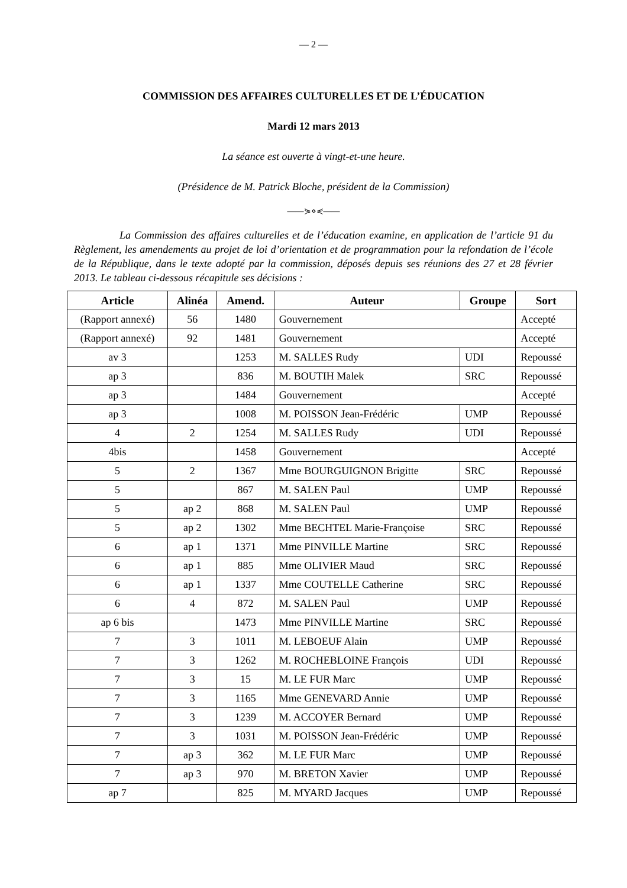— 2 —
COMMISSION DES AFFAIRES CULTURELLES ET DE L’ÉDUCATION
Mardi 12 mars 2013
La séance est ouverte à vingt-et-une heure.
(Présidence de M. Patrick Bloche, président de la Commission)
——⋟⋄⋞——
La Commission des affaires culturelles et de l’éducation examine, en application de l’article 91 du Règlement, les amendements au projet de loi d’orientation et de programmation pour la refondation de l’école de la République, dans le texte adopté par la commission, déposés depuis ses réunions des 27 et 28 février 2013. Le tableau ci-dessous récapitule ses décisions :
| Article | Alinéa | Amend. | Auteur | Groupe | Sort |
| --- | --- | --- | --- | --- | --- |
| (Rapport annexé) | 56 | 1480 | Gouvernement | | Accepté |
| (Rapport annexé) | 92 | 1481 | Gouvernement | | Accepté |
| av 3 | | 1253 | M. SALLES Rudy | UDI | Repoussé |
| ap 3 | | 836 | M. BOUTIH Malek | SRC | Repoussé |
| ap 3 | | 1484 | Gouvernement | | Accepté |
| ap 3 | | 1008 | M. POISSON Jean-Frédéric | UMP | Repoussé |
| 4 | 2 | 1254 | M. SALLES Rudy | UDI | Repoussé |
| 4bis | | 1458 | Gouvernement | | Accepté |
| 5 | 2 | 1367 | Mme BOURGUIGNON Brigitte | SRC | Repoussé |
| 5 | | 867 | M. SALEN Paul | UMP | Repoussé |
| 5 | ap 2 | 868 | M. SALEN Paul | UMP | Repoussé |
| 5 | ap 2 | 1302 | Mme BECHTEL Marie-Françoise | SRC | Repoussé |
| 6 | ap 1 | 1371 | Mme PINVILLE Martine | SRC | Repoussé |
| 6 | ap 1 | 885 | Mme OLIVIER Maud | SRC | Repoussé |
| 6 | ap 1 | 1337 | Mme COUTELLE Catherine | SRC | Repoussé |
| 6 | 4 | 872 | M. SALEN Paul | UMP | Repoussé |
| ap 6 bis | | 1473 | Mme PINVILLE Martine | SRC | Repoussé |
| 7 | 3 | 1011 | M. LEBOEUF Alain | UMP | Repoussé |
| 7 | 3 | 1262 | M. ROCHEBLOINE François | UDI | Repoussé |
| 7 | 3 | 15 | M. LE FUR Marc | UMP | Repoussé |
| 7 | 3 | 1165 | Mme GENEVARD Annie | UMP | Repoussé |
| 7 | 3 | 1239 | M. ACCOYER Bernard | UMP | Repoussé |
| 7 | 3 | 1031 | M. POISSON Jean-Frédéric | UMP | Repoussé |
| 7 | ap 3 | 362 | M. LE FUR Marc | UMP | Repoussé |
| 7 | ap 3 | 970 | M. BRETON Xavier | UMP | Repoussé |
| ap 7 | | 825 | M. MYARD Jacques | UMP | Repoussé |